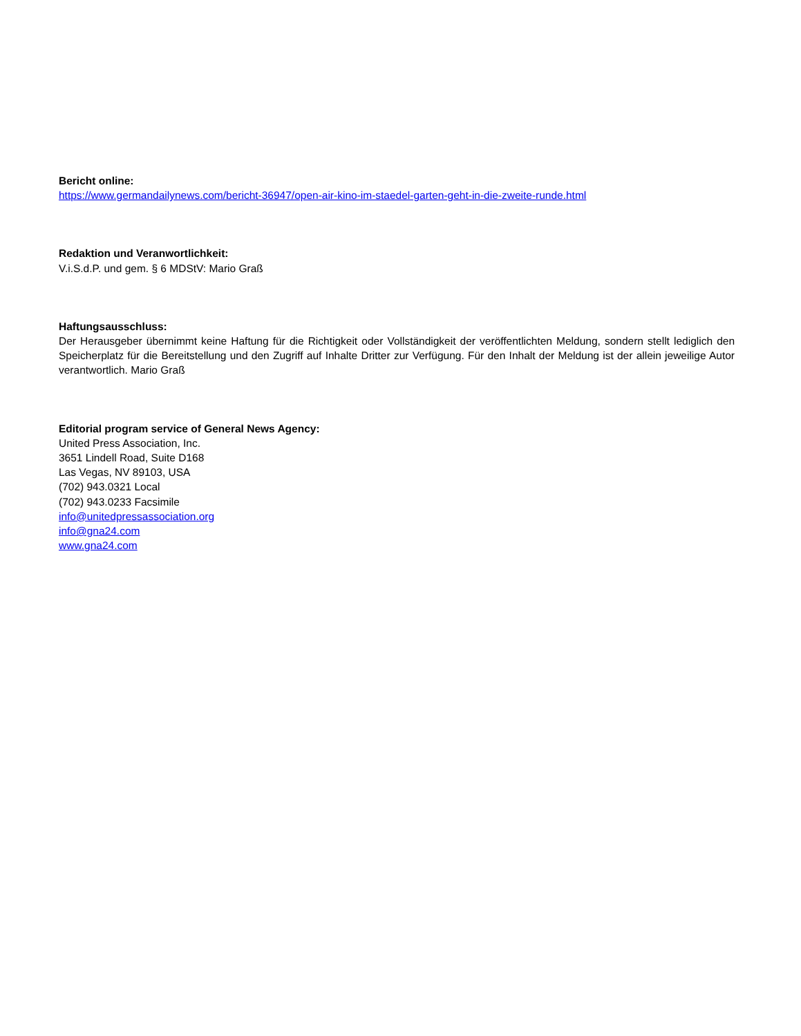Bericht online:
https://www.germandailynews.com/bericht-36947/open-air-kino-im-staedel-garten-geht-in-die-zweite-runde.html
Redaktion und Veranwortlichkeit:
V.i.S.d.P. und gem. § 6 MDStV: Mario Graß
Haftungsausschluss:
Der Herausgeber übernimmt keine Haftung für die Richtigkeit oder Vollständigkeit der veröffentlichten Meldung, sondern stellt lediglich den Speicherplatz für die Bereitstellung und den Zugriff auf Inhalte Dritter zur Verfügung. Für den Inhalt der Meldung ist der allein jeweilige Autor verantwortlich. Mario Graß
Editorial program service of General News Agency:
United Press Association, Inc.
3651 Lindell Road, Suite D168
Las Vegas, NV 89103, USA
(702) 943.0321 Local
(702) 943.0233 Facsimile
info@unitedpressassociation.org
info@gna24.com
www.gna24.com